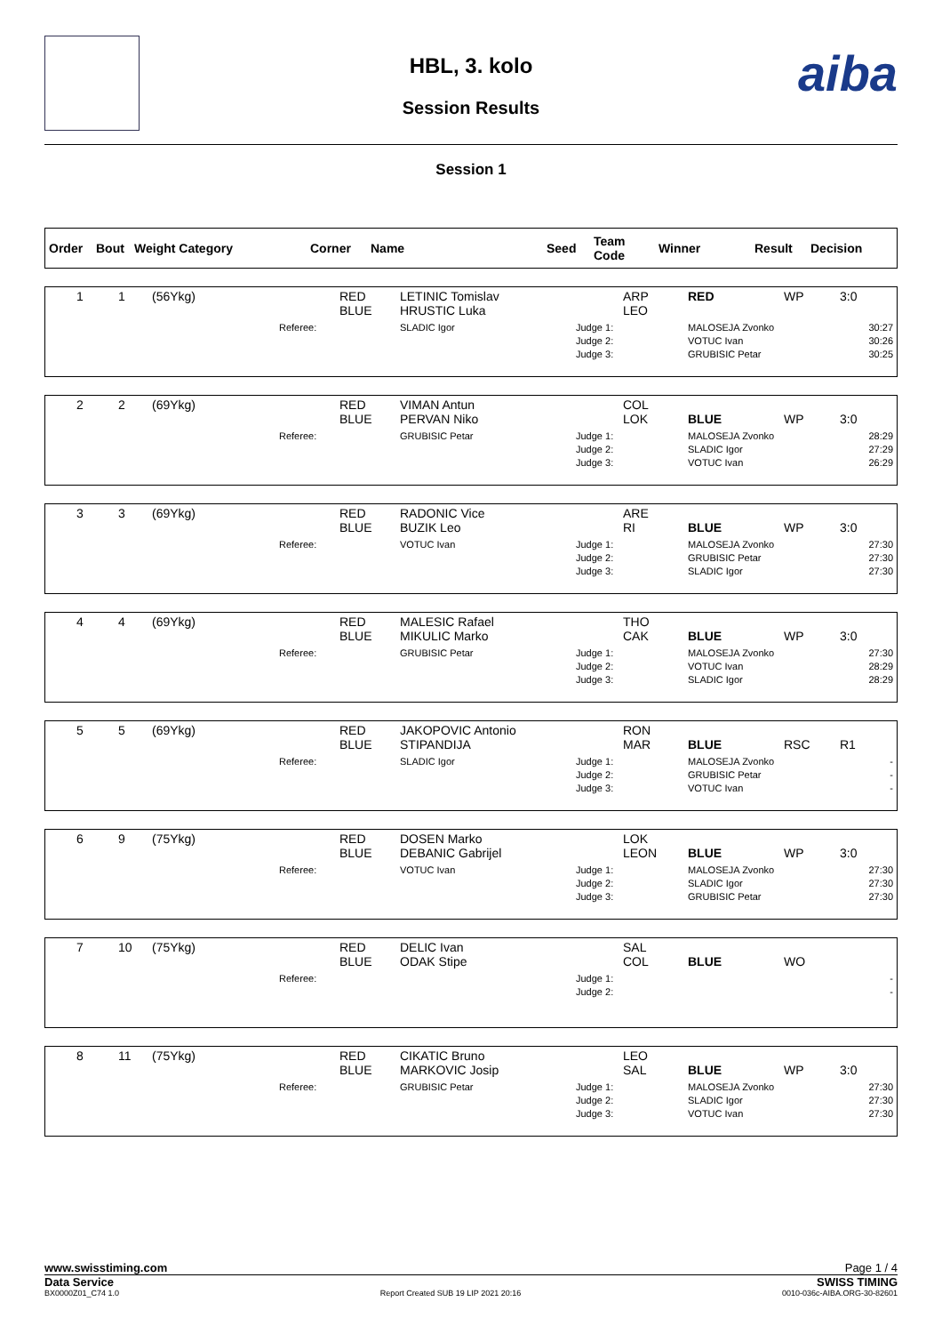aiba
HBL, 3. kolo
Session Results
Session 1
| Order | Bout | Weight Category | Corner | Name | Seed | Team Code | Winner | Result | Decision |
| --- | --- | --- | --- | --- | --- | --- | --- | --- | --- |
| 1 | 1 | (56Ykg) | | RED BLUE | LETINIC Tomislav HRUSTIC Luka | | ARP LEO | RED | WP | 3:0 |
| | | | Referee: | | SLADIC Igor | Judge 1: Judge 2: Judge 3: | | MALOSEJA Zvonko VOTUC Ivan GRUBISIC Petar | | 30:27 30:26 30:25 |
| 2 | 2 | (69Ykg) | | RED BLUE | VIMAN Antun PERVAN Niko | | COL LOK | BLUE | WP | 3:0 |
| | | | Referee: | | GRUBISIC Petar | Judge 1: Judge 2: Judge 3: | | MALOSEJA Zvonko SLADIC Igor VOTUC Ivan | | 28:29 27:29 26:29 |
| 3 | 3 | (69Ykg) | | RED BLUE | RADONIC Vice BUZIK Leo | | ARE RI | BLUE | WP | 3:0 |
| | | | Referee: | | VOTUC Ivan | Judge 1: Judge 2: Judge 3: | | MALOSEJA Zvonko GRUBISIC Petar SLADIC Igor | | 27:30 27:30 27:30 |
| 4 | 4 | (69Ykg) | | RED BLUE | MALESIC Rafael MIKULIC Marko | | THO CAK | BLUE | WP | 3:0 |
| | | | Referee: | | GRUBISIC Petar | Judge 1: Judge 2: Judge 3: | | MALOSEJA Zvonko VOTUC Ivan SLADIC Igor | | 27:30 28:29 28:29 |
| 5 | 5 | (69Ykg) | | RED BLUE | JAKOPOVIC Antonio STIPANDIJA | | RON MAR | BLUE | RSC | R1 |
| | | | Referee: | | SLADIC Igor | Judge 1: Judge 2: Judge 3: | | MALOSEJA Zvonko GRUBISIC Petar VOTUC Ivan | | - - - |
| 6 | 9 | (75Ykg) | | RED BLUE | DOSEN Marko DEBANIC Gabrijel | | LOK LEON | BLUE | WP | 3:0 |
| | | | Referee: | | VOTUC Ivan | Judge 1: Judge 2: Judge 3: | | MALOSEJA Zvonko SLADIC Igor GRUBISIC Petar | | 27:30 27:30 27:30 |
| 7 | 10 | (75Ykg) | | RED BLUE | DELIC Ivan ODAK Stipe | | SAL COL | BLUE | WO | |
| | | | Referee: | | | Judge 1: Judge 2: | | | | - - |
| 8 | 11 | (75Ykg) | | RED BLUE | CIKATIC Bruno MARKOVIC Josip | | LEO SAL | BLUE | WP | 3:0 |
| | | | Referee: | | GRUBISIC Petar | Judge 1: Judge 2: Judge 3: | | MALOSEJA Zvonko SLADIC Igor VOTUC Ivan | | 27:30 27:30 27:30 |
www.swisstiming.com Page 1 / 4
Data Service SWISS TIMING
BX0000Z01_C74 1.0 Report Created SUB 19 LIP 2021 20:16 0010-036c-AIBA.ORG-30-82601